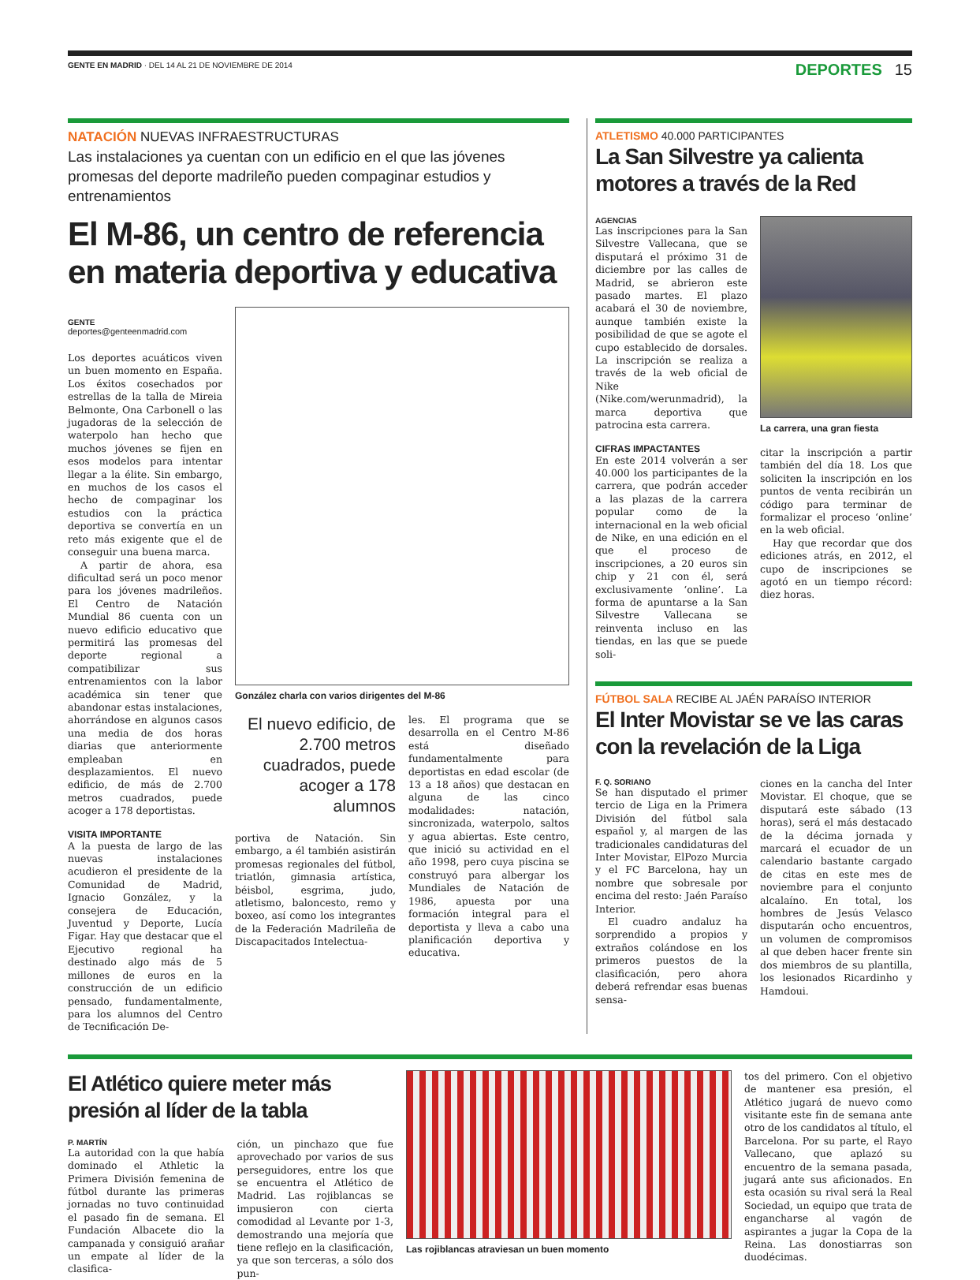GENTE EN MADRID · DEL 14 AL 21 DE NOVIEMBRE DE 2014
DEPORTES 15
NATACIÓN NUEVAS INFRAESTRUCTURAS
Las instalaciones ya cuentan con un edificio en el que las jóvenes promesas del deporte madrileño pueden compaginar estudios y entrenamientos
El M-86, un centro de referencia en materia deportiva y educativa
GENTE
deportes@genteenmadrid.com
Los deportes acuáticos viven un buen momento en España. Los éxitos cosechados por estrellas de la talla de Mireia Belmonte, Ona Carbonell o las jugadoras de la selección de waterpolo han hecho que muchos jóvenes se fijen en esos modelos para intentar llegar a la élite. Sin embargo, en muchos de los casos el hecho de compaginar los estudios con la práctica deportiva se convertía en un reto más exigente que el de conseguir una buena marca.
A partir de ahora, esa dificultad será un poco menor para los jóvenes madrileños. El Centro de Natación Mundial 86 cuenta con un nuevo edificio educativo que permitirá las promesas del deporte regional a compatibilizar sus entrenamientos con la labor académica sin tener que abandonar estas instalaciones, ahorrándose en algunos casos una media de dos horas diarias que anteriormente empleaban en desplazamientos. El nuevo edificio, de más de 2.700 metros cuadrados, puede acoger a 178 deportistas.
VISITA IMPORTANTE
A la puesta de largo de las nuevas instalaciones acudieron el presidente de la Comunidad de Madrid, Ignacio González, y la consejera de Educación, Juventud y Deporte, Lucía Figar. Hay que destacar que el Ejecutivo regional ha destinado algo más de 5 millones de euros en la construcción de un edificio pensado, fundamentalmente, para los alumnos del Centro de Tecnificación De-
González charla con varios dirigentes del M-86
El nuevo edificio, de 2.700 metros cuadrados, puede acoger a 178 alumnos
portiva de Natación. Sin embargo, a él también asistirán promesas regionales del fútbol, triatlón, gimnasia artística, béisbol, esgrima, judo, atletismo, baloncesto, remo y boxeo, así como los integrantes de la Federación Madrileña de Discapacitados Intelectua-
les. El programa que se desarrolla en el Centro M-86 está diseñado fundamentalmente para deportistas en edad escolar (de 13 a 18 años) que destacan en alguna de las cinco modalidades: natación, sincronizada, waterpolo, saltos y agua abiertas. Este centro, que inició su actividad en el año 1998, pero cuya piscina se construyó para albergar los Mundiales de Natación de 1986, apuesta por una formación integral para el deportista y lleva a cabo una planificación deportiva y educativa.
ATLETISMO 40.000 PARTICIPANTES
La San Silvestre ya calienta motores a través de la Red
AGENCIAS
Las inscripciones para la San Silvestre Vallecana, que se disputará el próximo 31 de diciembre por las calles de Madrid, se abrieron este pasado martes. El plazo acabará el 30 de noviembre, aunque también existe la posibilidad de que se agote el cupo establecido de dorsales. La inscripción se realiza a través de la web oficial de Nike (Nike.com/werunmadrid), la marca deportiva que patrocina esta carrera.
CIFRAS IMPACTANTES
En este 2014 volverán a ser 40.000 los participantes de la carrera, que podrán acceder a las plazas de la carrera popular como de la internacional en la web oficial de Nike, en una edición en el que el proceso de inscripciones, a 20 euros sin chip y 21 con él, será exclusivamente ‘online’. La forma de apuntarse a la San Silvestre Vallecana se reinventa incluso en las tiendas, en las que se puede soli-
La carrera, una gran fiesta
citar la inscripción a partir también del día 18. Los que soliciten la inscripción en los puntos de venta recibirán un código para terminar de formalizar el proceso ‘online’ en la web oficial.
Hay que recordar que dos ediciones atrás, en 2012, el cupo de inscripciones se agotó en un tiempo récord: diez horas.
FÚTBOL SALA RECIBE AL JAÉN PARAÍSO INTERIOR
El Inter Movistar se ve las caras con la revelación de la Liga
F. Q. SORIANO
Se han disputado el primer tercio de Liga en la Primera División del fútbol sala español y, al margen de las tradicionales candidaturas del Inter Movistar, ElPozo Murcia y el FC Barcelona, hay un nombre que sobresale por encima del resto: Jaén Paraíso Interior.
El cuadro andaluz ha sorprendido a propios y extraños colándose en los primeros puestos de la clasificación, pero ahora deberá refrendar esas buenas sensa-
ciones en la cancha del Inter Movistar. El choque, que se disputará este sábado (13 horas), será el más destacado de la décima jornada y marcará el ecuador de un calendario bastante cargado de citas en este mes de noviembre para el conjunto alcalaíno. En total, los hombres de Jesús Velasco disputarán ocho encuentros, un volumen de compromisos al que deben hacer frente sin dos miembros de su plantilla, los lesionados Ricardinho y Hamdoui.
El Atlético quiere meter más presión al líder de la tabla
P. MARTÍN
La autoridad con la que había dominado el Athletic la Primera División femenina de fútbol durante las primeras jornadas no tuvo continuidad el pasado fin de semana. El Fundación Albacete dio la campanada y consiguió arañar un empate al líder de la clasifica-
ción, un pinchazo que fue aprovechado por varios de sus perseguidores, entre los que se encuentra el Atlético de Madrid. Las rojiblancas se impusieron con cierta comodidad al Levante por 1-3, demostrando una mejoría que tiene reflejo en la clasificación, ya que son terceras, a sólo dos pun-
Las rojiblancas atraviesan un buen momento
tos del primero. Con el objetivo de mantener esa presión, el Atlético jugará de nuevo como visitante este fin de semana ante otro de los candidatos al título, el Barcelona. Por su parte, el Rayo Vallecano, que aplazó su encuentro de la semana pasada, jugará ante sus aficionados. En esta ocasión su rival será la Real Sociedad, un equipo que trata de engancharse al vagón de aspirantes a jugar la Copa de la Reina. Las donostiarras son duodécimas.